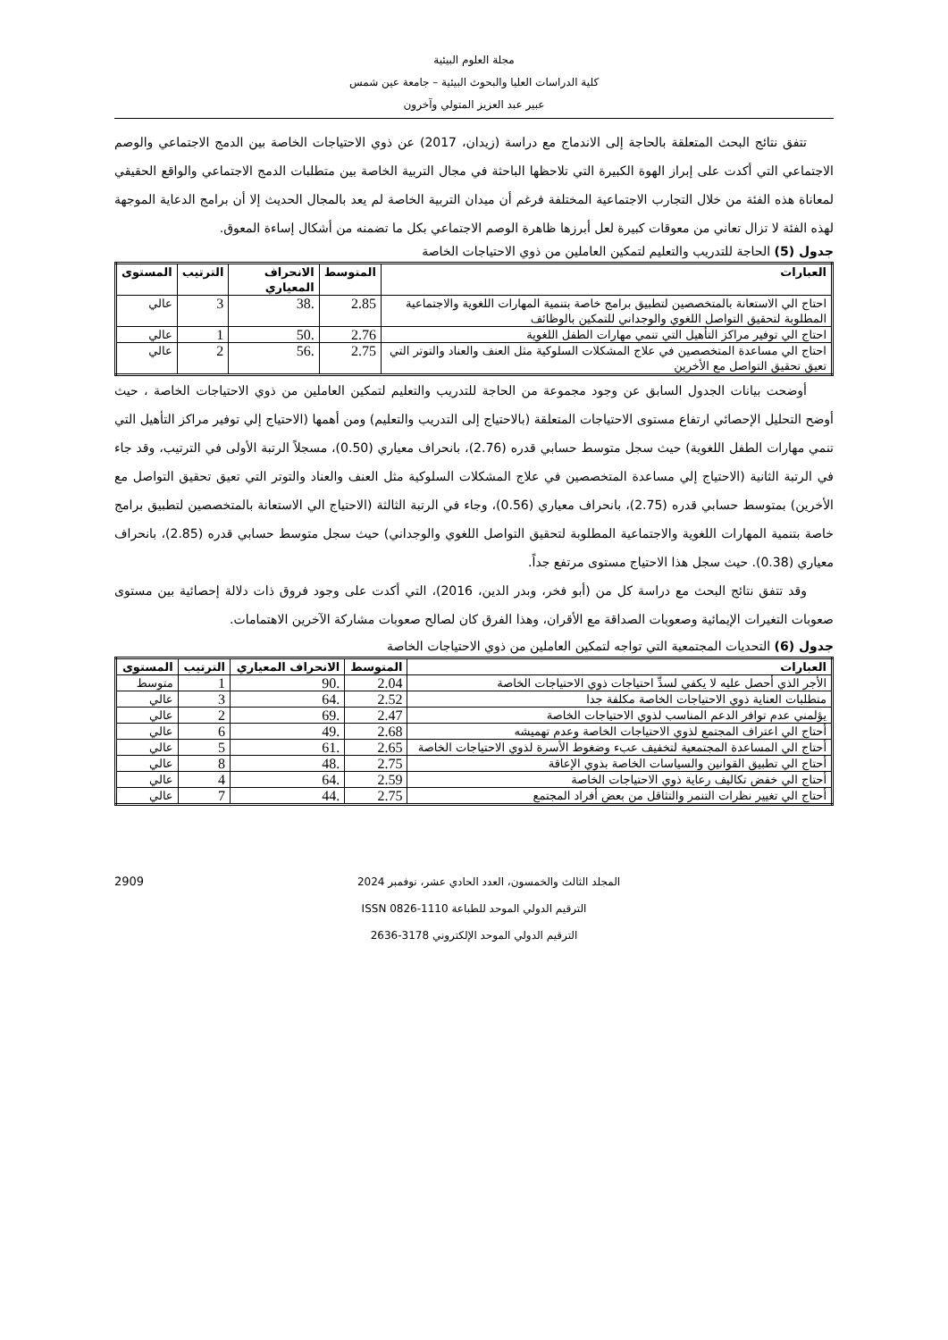مجلة العلوم البيئية
كلية الدراسات العليا والبحوث البيئية – جامعة عين شمس
عبير عبد العزيز المتولي وآخرون
تتفق نتائج البحث المتعلقة بالحاجة إلى الاندماج مع دراسة (زيدان، 2017) عن ذوي الاحتياجات الخاصة بين الدمج الاجتماعي والوصم الاجتماعي التي أكدت على إبراز الهوة الكبيرة التي تلاحظها الباحثة في مجال التربية الخاصة بين متطلبات الدمج الاجتماعي والواقع الحقيقي لمعاناة هذه الفئة من خلال التجارب الاجتماعية المختلفة فرغم أن ميدان التربية الخاصة لم يعد بالمجال الحديث إلا أن برامج الدعاية الموجهة لهذه الفئة لا تزال تعاني من معوقات كبيرة لعل أبرزها ظاهرة الوصم الاجتماعي بكل ما تضمنه من أشكال إساءة المعوق.
جدول (5) الحاجة للتدريب والتعليم لتمكين العاملين من ذوي الاحتياجات الخاصة
| العبارات | المتوسط | الانحراف المعياري | الترتيب | المستوى |
| --- | --- | --- | --- | --- |
| احتاج الي الاستعانة بالمتخصصين لتطبيق برامج خاصة بتنمية المهارات اللغوية والاجتماعية المطلوبة لتحقيق التواصل اللغوي والوجداني للتمكين بالوظائف | 2.85 | .38 | 3 | عالي |
| احتاج الي توفير مراكز التأهيل التي تنمي مهارات الطفل اللغوية | 2.76 | .50 | 1 | عالي |
| احتاج الي مساعدة المتخصصين في علاج المشكلات السلوكية مثل العنف والعناد والتوتر التي تعيق تحقيق التواصل مع الأخرين | 2.75 | .56 | 2 | عالي |
أوضحت بيانات الجدول السابق عن وجود مجموعة من الحاجة للتدريب والتعليم لتمكين العاملين من ذوي الاحتياجات الخاصة ، حيث أوضح التحليل الإحصائي ارتفاع مستوى الاحتياجات المتعلقة (بالاحتياج إلى التدريب والتعليم) ومن أهمها (الاحتياج إلي توفير مراكز التأهيل التي تنمي مهارات الطفل اللغوية) حيث سجل متوسط حسابي قدره (2.76)، بانحراف معياري (0.50)، مسجلاً الرتبة الأولى في الترتيب، وقد جاء في الرتبة الثانية (الاحتياج إلي مساعدة المتخصصين في علاج المشكلات السلوكية مثل العنف والعناد والتوتر التي تعيق تحقيق التواصل مع الأخرين) بمتوسط حسابي قدره (2.75)، بانحراف معياري (0.56)، وجاء في الرتبة الثالثة (الاحتياج الي الاستعانة بالمتخصصين لتطبيق برامج خاصة بتنمية المهارات اللغوية والاجتماعية المطلوبة لتحقيق التواصل اللغوي والوجداني) حيث سجل متوسط حسابي قدره (2.85)، بانحراف معياري (0.38). حيث سجل هذا الاحتياج مستوى مرتفع جداً.
وقد تتفق نتائج البحث مع دراسة كل من (أبو فخر، وبدر الدين، 2016)، التي أكدت على وجود فروق ذات دلالة إحصائية بين مستوى صعوبات التغيرات الإيمائية وصعوبات الصداقة مع الأقران، وهذا الفرق كان لصالح صعوبات مشاركة الآخرين الاهتمامات.
جدول (6) التحديات المجتمعية التي تواجه لتمكين العاملين من ذوي الاحتياجات الخاصة
| العبارات | المتوسط | الانحراف المعياري | الترتيب | المستوى |
| --- | --- | --- | --- | --- |
| الأجر الذي أحصل عليه لا يكفي لسدِّ احتياجات ذوي الاحتياجات الخاصة | 2.04 | .90 | 1 | متوسط |
| متطلبات العناية ذوي الاحتياجات الخاصة مكلفة جدا | 2.52 | .64 | 3 | عالي |
| يؤلمني عدم توافر الدعم المناسب لذوي الاحتياجات الخاصة | 2.47 | .69 | 2 | عالي |
| أحتاج الي اعتراف المجتمع لذوي الاحتياجات الخاصة وعدم تهميشه | 2.68 | .49 | 6 | عالي |
| أحتاج الي المساعدة المجتمعية لتخفيف عبء وضغوط الأسرة لذوي الاحتياجات الخاصة | 2.65 | .61 | 5 | عالي |
| أحتاج الي تطبيق القوانين والسياسات الخاصة بذوي الإعاقة | 2.75 | .48 | 8 | عالي |
| أحتاج الي خفض تكاليف رعاية ذوي الاحتياجات الخاصة | 2.59 | .64 | 4 | عالي |
| أحتاج الي تغيير نظرات التنمر والتثاقل من بعض أفراد المجتمع | 2.75 | .44 | 7 | عالي |
2909 المجلد الثالث والخمسون، العدد الحادي عشر، نوفمبر 2024
الترقيم الدولي الموحد للطباعة 1110-0826 ISSN
الترقيم الدولي الموحد الإلكتروني 3178-2636